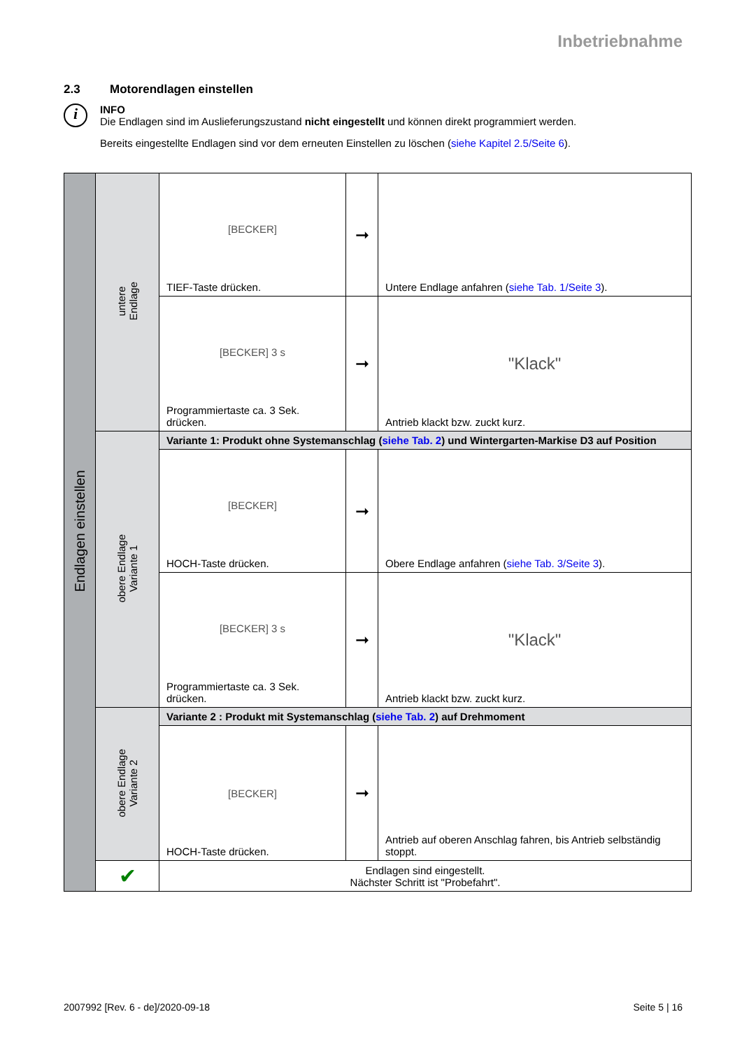Inbetriebnahme
2.3 Motorendlagen einstellen
i
INFO
Die Endlagen sind im Auslieferungszustand nicht eingestellt und können direkt programmiert werden.
Bereits eingestellte Endlagen sind vor dem erneuten Einstellen zu löschen (siehe Kapitel 2.5/Seite 6).
| Endlagen einstellen | untere Endlage | [BECKER] TIEF-Taste drücken. | ➞ | Untere Endlage anfahren ( siehe Tab. 1/Seite 3 ). |
| | | [BECKER] 3 s Programmiertaste ca. 3 Sek. drücken. | ➞ | "Klack" Antrieb klackt bzw. zuckt kurz. |
| | obere Endlage Variante 1 | Variante 1: Produkt ohne Systemanschlag ( siehe Tab. 2 ) und Wintergarten-Markise D3 auf Position | | |
| | | [BECKER] HOCH-Taste drücken. | ➞ | Obere Endlage anfahren ( siehe Tab. 3/Seite 3 ). |
| | | [BECKER] 3 s Programmiertaste ca. 3 Sek. drücken. | ➞ | "Klack" Antrieb klackt bzw. zuckt kurz. |
| | obere Endlage Variante 2 | Variante 2 : Produkt mit Systemanschlag ( siehe Tab. 2 ) auf Drehmoment | | |
| | | [BECKER] HOCH-Taste drücken. | ➞ | Antrieb auf oberen Anschlag fahren, bis Antrieb selbständig stoppt. |
| | ✔ | Endlagen sind eingestellt. Nächster Schritt ist "Probefahrt". | | |
2007992 [Rev. 6 - de]/2020-09-18 Seite 5 | 16